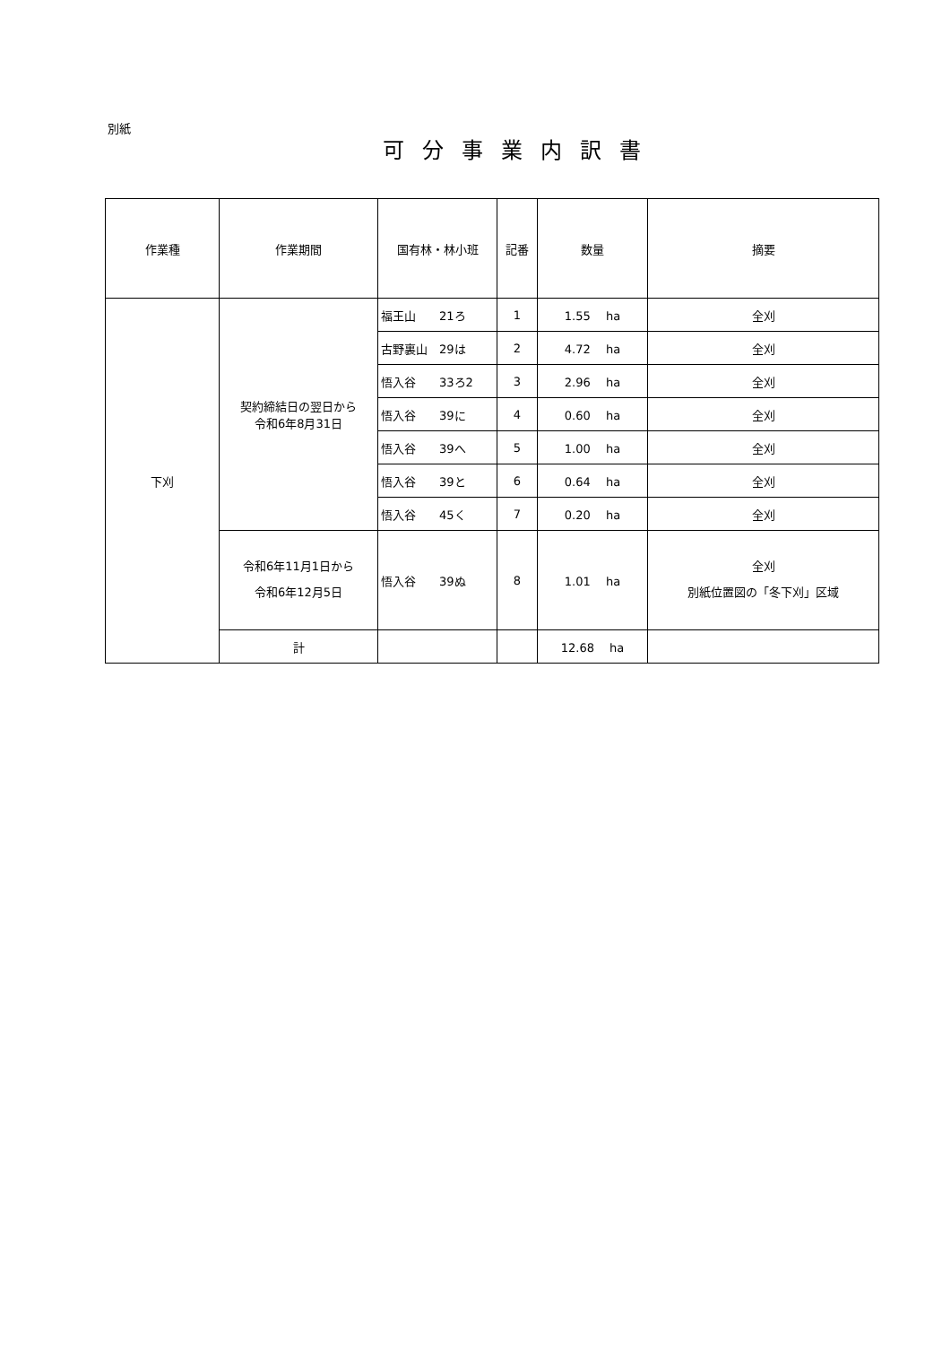別紙
可分事業内訳書
| 作業種 | 作業期間 | 国有林・林小班 | 記番 | 数量 | 摘要 |
| --- | --- | --- | --- | --- | --- |
| 下刈 | 契約締結日の翌日から 令和6年8月31日 | 福王山 21ろ | 1 | 1.55 ha | 全刈 |
| | | 古野裏山 29は | 2 | 4.72 ha | 全刈 |
| | | 悟入谷 33ろ2 | 3 | 2.96 ha | 全刈 |
| | | 悟入谷 39に | 4 | 0.60 ha | 全刈 |
| | | 悟入谷 39へ | 5 | 1.00 ha | 全刈 |
| | | 悟入谷 39と | 6 | 0.64 ha | 全刈 |
| | | 悟入谷 45く | 7 | 0.20 ha | 全刈 |
| | 令和6年11月1日から 令和6年12月5日 | 悟入谷 39ぬ | 8 | 1.01 ha | 全刈 別紙位置図の「冬下刈」区域 |
| | 計 | | | 12.68 ha | |